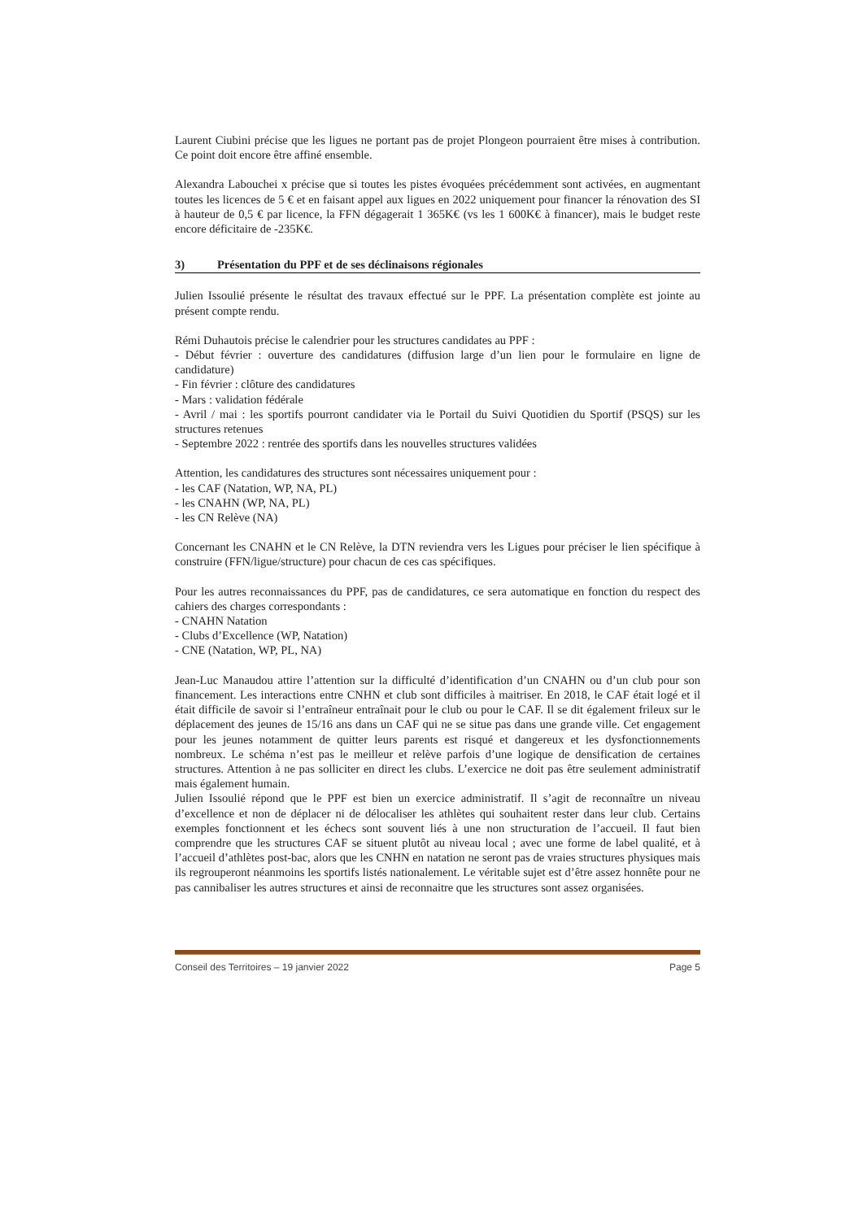Laurent Ciubini précise que les ligues ne portant pas de projet Plongeon pourraient être mises à contribution. Ce point doit encore être affiné ensemble.
Alexandra Labouchei x précise que si toutes les pistes évoquées précédemment sont activées, en augmentant toutes les licences de 5 € et en faisant appel aux ligues en 2022 uniquement pour financer la rénovation des SI à hauteur de 0,5 € par licence, la FFN dégagerait 1 365K€ (vs les 1 600K€ à financer), mais le budget reste encore déficitaire de -235K€.
3) Présentation du PPF et de ses déclinaisons régionales
Julien Issoulié présente le résultat des travaux effectué sur le PPF. La présentation complète est jointe au présent compte rendu.
Rémi Duhautois précise le calendrier pour les structures candidates au PPF :
- Début février : ouverture des candidatures (diffusion large d’un lien pour le formulaire en ligne de candidature)
- Fin février : clôture des candidatures
- Mars : validation fédérale
- Avril / mai : les sportifs pourront candidater via le Portail du Suivi Quotidien du Sportif (PSQS) sur les structures retenues
- Septembre 2022 : rentrée des sportifs dans les nouvelles structures validées
Attention, les candidatures des structures sont nécessaires uniquement pour :
- les CAF (Natation, WP, NA, PL)
- les CNAHN (WP, NA, PL)
- les CN Relève (NA)
Concernant les CNAHN et le CN Relève, la DTN reviendra vers les Ligues pour préciser le lien spécifique à construire (FFN/ligue/structure) pour chacun de ces cas spécifiques.
Pour les autres reconnaissances du PPF, pas de candidatures, ce sera automatique en fonction du respect des cahiers des charges correspondants :
- CNAHN Natation
- Clubs d’Excellence (WP, Natation)
- CNE (Natation, WP, PL, NA)
Jean-Luc Manaudou attire l’attention sur la difficulté d’identification d’un CNAHN ou d’un club pour son financement. Les interactions entre CNHN et club sont difficiles à maitriser. En 2018, le CAF était logé et il était difficile de savoir si l’entraîneur entraînait pour le club ou pour le CAF. Il se dit également frileux sur le déplacement des jeunes de 15/16 ans dans un CAF qui ne se situe pas dans une grande ville. Cet engagement pour les jeunes notamment de quitter leurs parents est risqué et dangereux et les dysfonctionnements nombreux. Le schéma n’est pas le meilleur et relève parfois d’une logique de densification de certaines structures. Attention à ne pas solliciter en direct les clubs. L’exercice ne doit pas être seulement administratif mais également humain.
Julien Issoulié répond que le PPF est bien un exercice administratif. Il s’agit de reconnaître un niveau d’excellence et non de déplacer ni de délocaliser les athlètes qui souhaitent rester dans leur club. Certains exemples fonctionnent et les échecs sont souvent liés à une non structuration de l’accueil. Il faut bien comprendre que les structures CAF se situent plutôt au niveau local ; avec une forme de label qualité, et à l’accueil d’athlètes post-bac, alors que les CNHN en natation ne seront pas de vraies structures physiques mais ils regrouperont néanmoins les sportifs listés nationalement. Le véritable sujet est d’être assez honnête pour ne pas cannibaliser les autres structures et ainsi de reconnaitre que les structures sont assez organisées.
Conseil des Territoires – 19 janvier 2022 Page 5